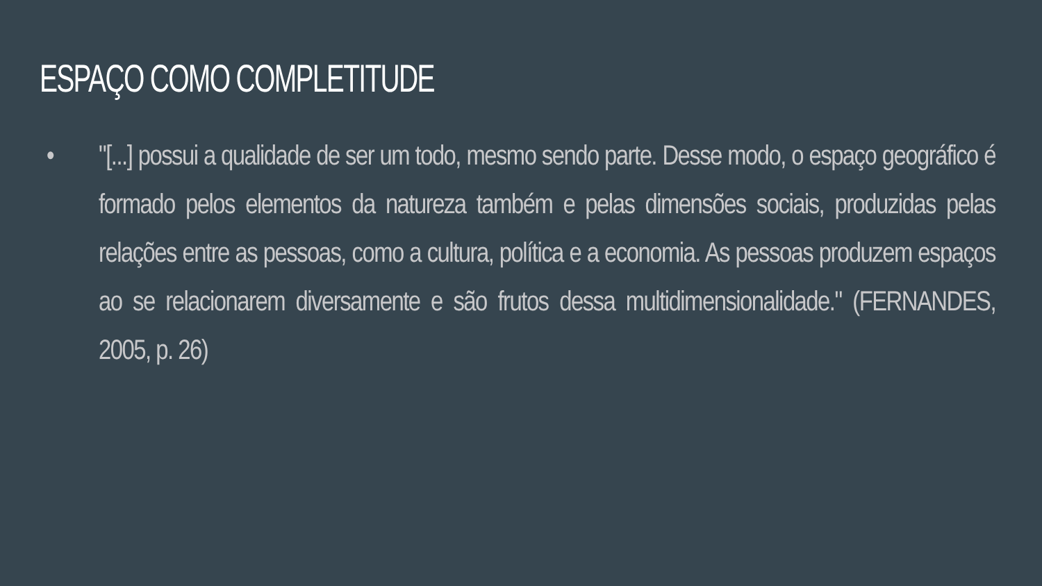ESPAÇO COMO COMPLETITUDE
• "[...] possui a qualidade de ser um todo, mesmo sendo parte. Desse modo, o espaço geográfico é formado pelos elementos da natureza também e pelas dimensões sociais, produzidas pelas relações entre as pessoas, como a cultura, política e a economia. As pessoas produzem espaços ao se relacionarem diversamente e são frutos dessa multidimensionalidade." (FERNANDES, 2005, p. 26)